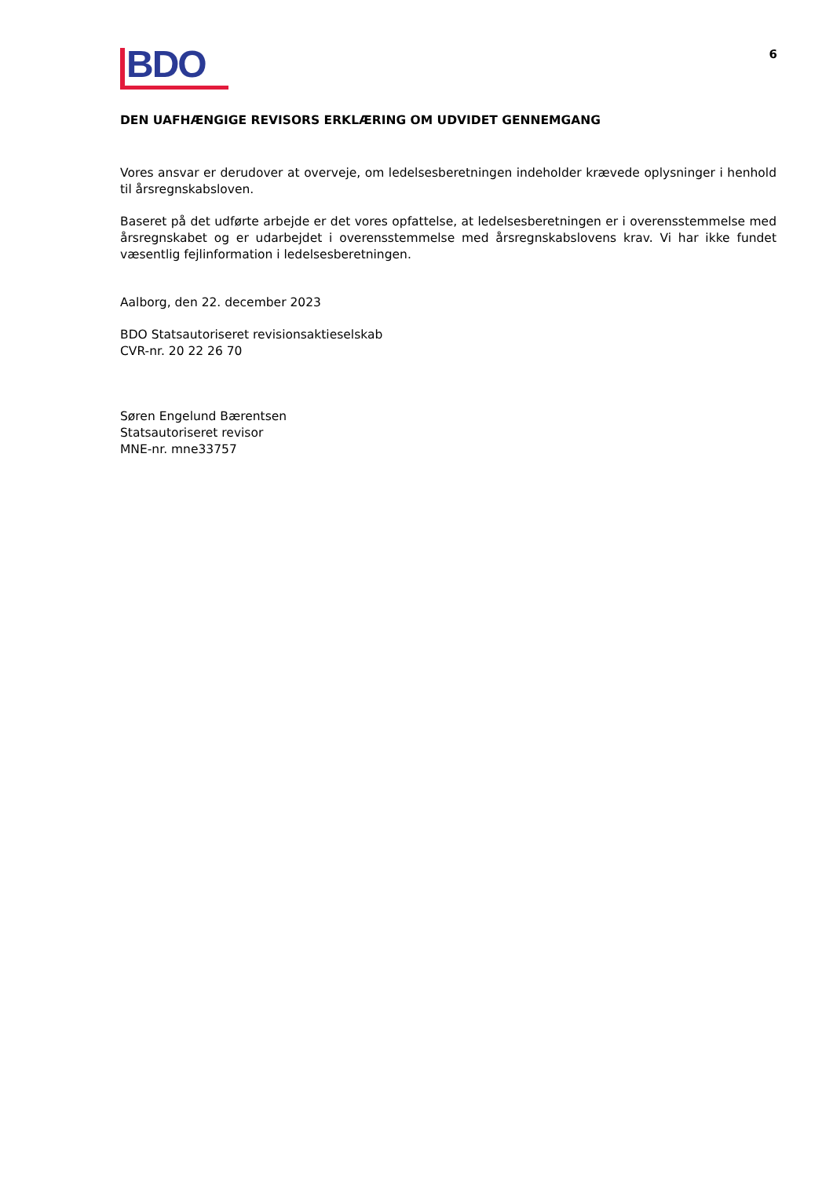BDO
6
DEN UAFHÆNGIGE REVISORS ERKLÆRING OM UDVIDET GENNEMGANG
Vores ansvar er derudover at overveje, om ledelsesberetningen indeholder krævede oplysninger i henhold til årsregnskabsloven.
Baseret på det udførte arbejde er det vores opfattelse, at ledelsesberetningen er i overensstemmelse med årsregnskabet og er udarbejdet i overensstemmelse med årsregnskabslovens krav. Vi har ikke fundet væsentlig fejlinformation i ledelsesberetningen.
Aalborg, den 22. december 2023
BDO Statsautoriseret revisionsaktieselskab
CVR-nr. 20 22 26 70
Søren Engelund Bærentsen
Statsautoriseret revisor
MNE-nr. mne33757